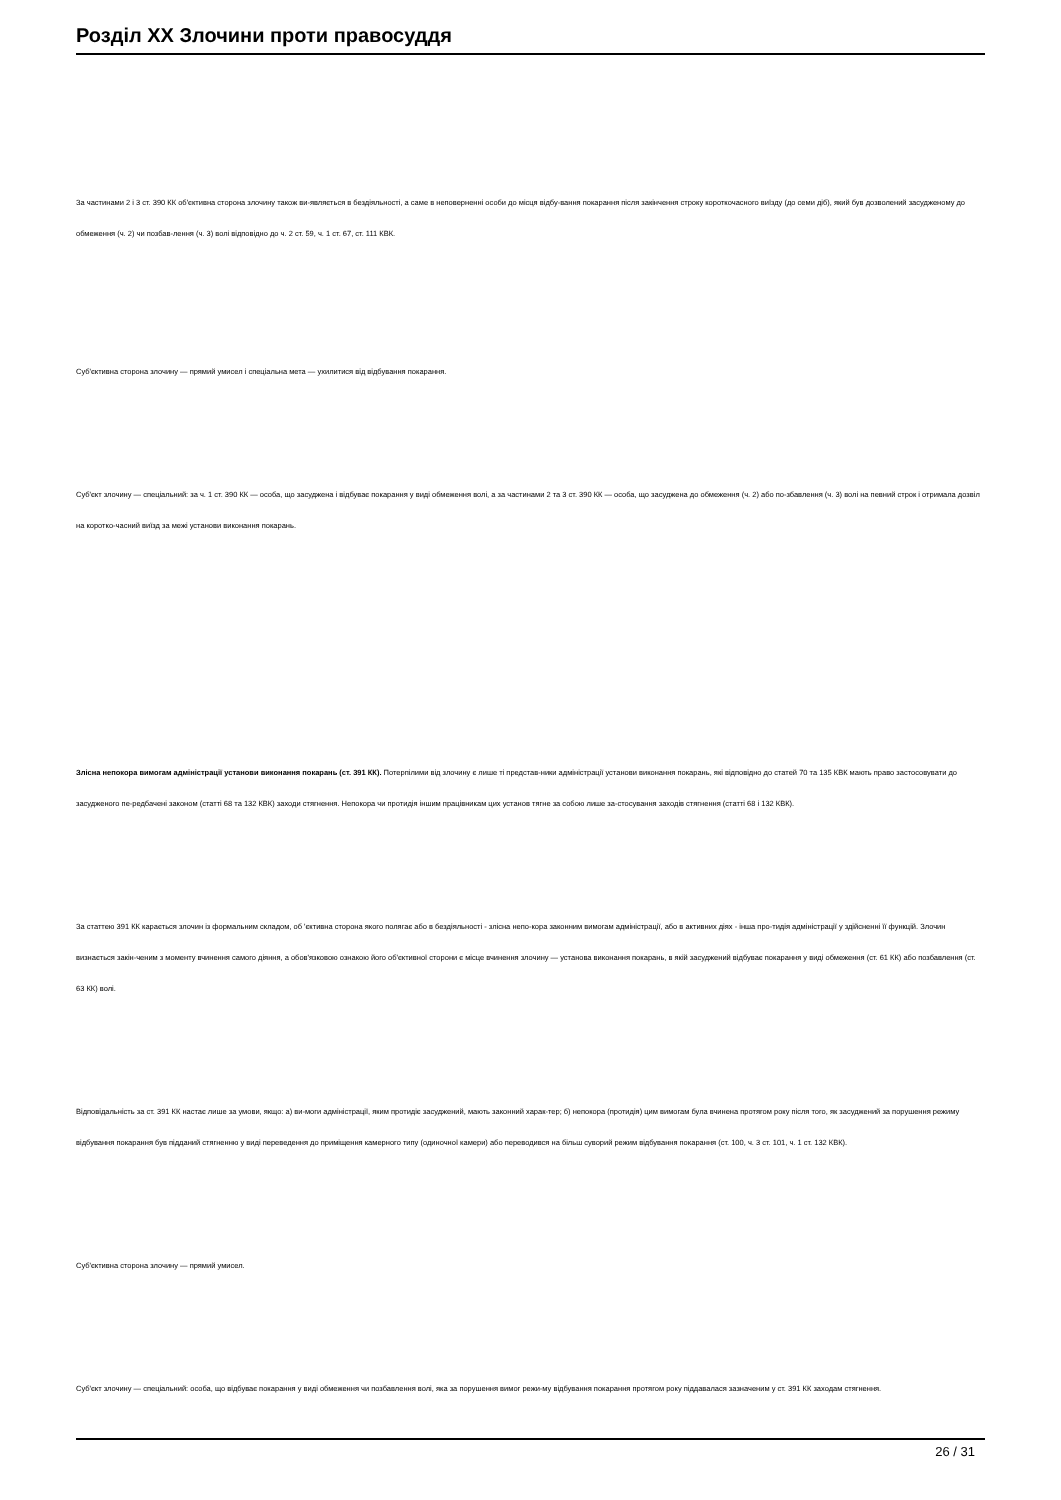Розділ XX Злочини проти правосуддя
За частинами 2 і 3 ст. 390 КК об'єктивна сторона злочину також ви-являється в бездіяльності, а саме в неповерненні особи до місця відбу-вання покарання після закінчення строку короткочасного виїзду (до семи діб), який був дозволений засудженому до обмеження (ч. 2) чи позбав-лення (ч. 3) волі відповідно до ч. 2 ст. 59, ч. 1 ст. 67, ст. 111 КВК.
Суб'єктивна сторона злочину — прямий умисел і спеціальна мета — ухилитися від відбування покарання.
Суб'єкт злочину — спеціальний: за ч. 1 ст. 390 КК — особа, що засуджена і відбуває покарання у виді обмеження волі, а за частинами 2 та 3 ст. 390 КК — особа, що засуджена до обмеження (ч. 2) або по-збавлення (ч. 3) волі на певний строк і отримала дозвіл на коротко-часний виїзд за межі установи виконання покарань.
Злісна непокора вимогам адміністрації установи виконання покарань (ст. 391 КК). Потерпілими від злочину є лише ті представ-ники адміністрації установи виконання покарань, які відповідно до статей 70 та 135 КВК мають право застосовувати до засудженого пе-редбачені законом (статті 68 та 132 КВК) заходи стягнення. Непокора чи протидія іншим працівникам цих установ тягне за собою лише за-стосування заходів стягнення (статті 68 і 132 КВК).
За статтею 391 КК карається злочин із формальним складом, об 'єктивна сторона якого полягає або в бездіяльності - злісна непо-кора законним вимогам адміністрації, або в активних діях - інша про-тидія адміністрації у здійсненні її функцій. Злочин визнається закін-ченим з моменту вчинення самого діяння, а обов'язковою ознакою його об'єктивної сторони є місце вчинення злочину — установа виконання покарань, в якій засуджений відбуває покарання у виді обмеження (ст. 61 КК) або позбавлення (ст. 63 КК) волі.
Відповідальність за ст. 391 КК настає лише за умови, якщо: а) ви-моги адміністрації, яким протидіє засуджений, мають законний харак-тер; б) непокора (протидія) цим вимогам була вчинена протягом року після того, як засуджений за порушення режиму відбування покарання був підданий стягненню у виді переведення до приміщення камерного типу (одиночної камери) або переводився на більш суворий режим відбування покарання (ст. 100, ч. 3 ст. 101, ч. 1 ст. 132 КВК).
Суб'єктивна сторона злочину — прямий умисел.
Суб'єкт злочину — спеціальний: особа, що відбуває покарання у виді обмеження чи позбавлення волі, яка за порушення вимог режи-му відбування покарання протягом року піддавалася зазначеним у ст. 391 КК заходам стягнення.
26 / 31